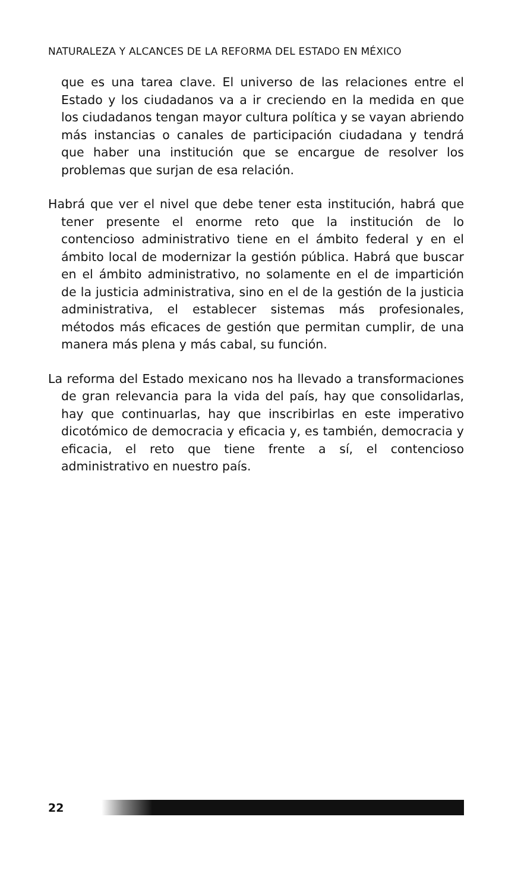NATURALEZA Y ALCANCES DE LA REFORMA DEL ESTADO EN MÉXICO
que es una tarea clave. El universo de las relaciones entre el Estado y los ciudadanos va a ir creciendo en la medida en que los ciudadanos tengan mayor cultura política y se vayan abriendo más instancias o canales de participación ciudadana y tendrá que haber una institución que se encargue de resolver los problemas que surjan de esa relación.
Habrá que ver el nivel que debe tener esta institución, habrá que tener presente el enorme reto que la institución de lo contencioso administrativo tiene en el ámbito federal y en el ámbito local de modernizar la gestión pública. Habrá que buscar en el ámbito administrativo, no solamente en el de impartición de la justicia administrativa, sino en el de la gestión de la justicia administrativa, el establecer sistemas más profesionales, métodos más eficaces de gestión que permitan cumplir, de una manera más plena y más cabal, su función.
La reforma del Estado mexicano nos ha llevado a transformaciones de gran relevancia para la vida del país, hay que consolidarlas, hay que continuarlas, hay que inscribirlas en este imperativo dicotómico de democracia y eficacia y, es también, democracia y eficacia, el reto que tiene frente a sí, el contencioso administrativo en nuestro país.
22